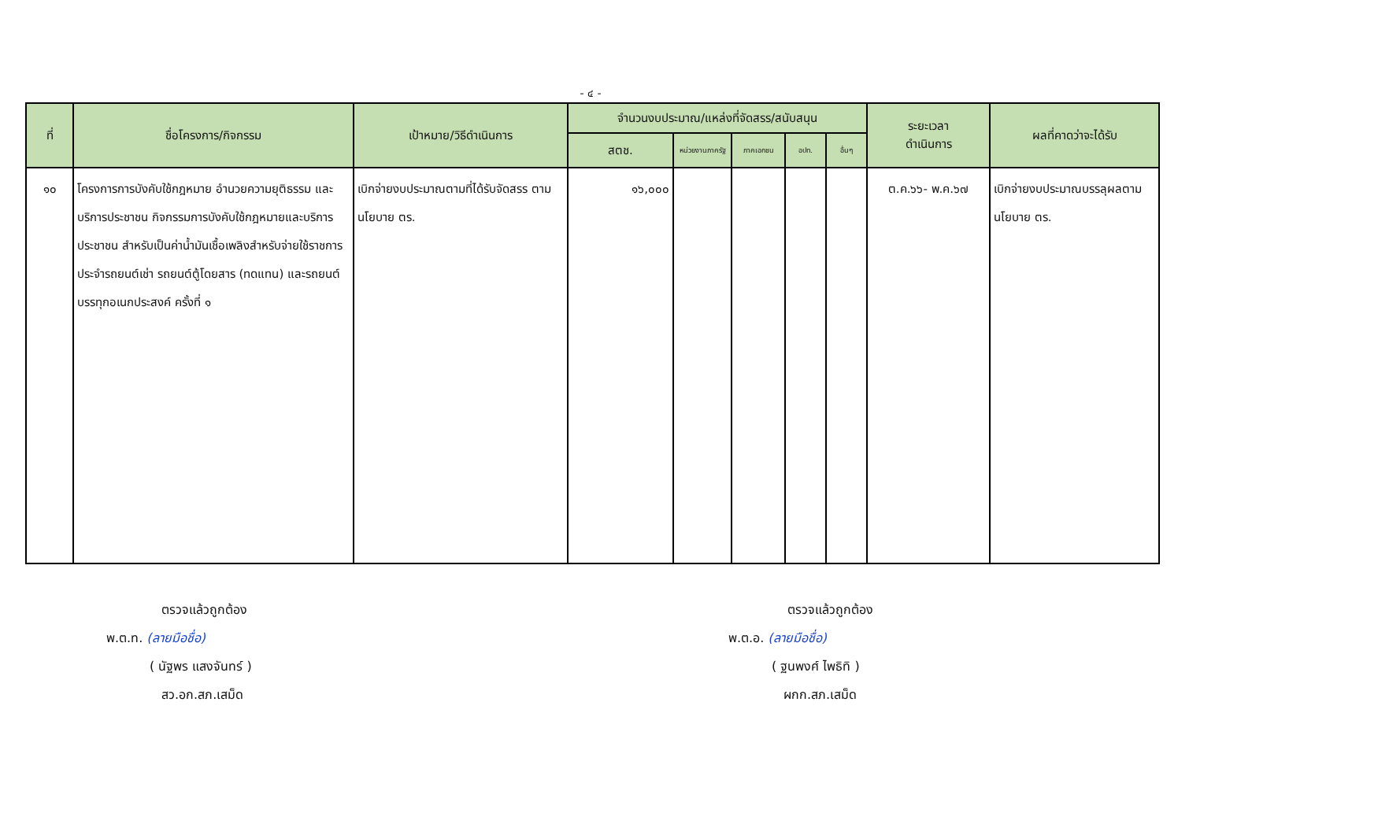- ๔ -
| ที่ | ชื่อโครงการ/กิจกรรม | เป้าหมาย/วิธีดำเนินการ | จำนวนงบประมาณ/แหล่งที่จัดสรร/สนับสนุน | | | | | ระยะเวลา ดำเนินการ | ผลที่คาดว่าจะได้รับ |
| --- | --- | --- | --- | --- | --- | --- | --- | --- | --- |
| | | | สตช. | หน่วยงานภาครัฐ | ภาคเอกชน | อปท. | อื่นๆ | | |
| ๑๐ | โครงการการบังคับใช้กฎหมาย อำนวยความยุติธรรม และบริการประชาชน กิจกรรมการบังคับใช้กฎหมายและบริการประชาชน สำหรับเป็นค่าน้ำมันเชื้อเพลิงสำหรับจ่ายใช้ราชการประจำรถยนต์เช่า รถยนต์ตู้โดยสาร (ทดแทน) และรถยนต์บรรทุกอเนกประสงค์ ครั้งที่ ๑ | เบิกจ่ายงบประมาณตามที่ได้รับจัดสรร ตามนโยบาย ตร. | ๑๖,๐๐๐ | | | | | ต.ค.๖๖- พ.ค.๖๗ | เบิกจ่ายงบประมาณบรรลุผลตามนโยบาย ตร. |
ตรวจแล้วถูกต้อง
พ.ต.ท. (ลายมือชื่อ)
( นัฐพร แสงจันทร์ )
สว.อก.สภ.เสม็ด
ตรวจแล้วถูกต้อง
พ.ต.อ. (ลายมือชื่อ)
( ฐนพงศ์ ไพธิทิ )
ผกก.สภ.เสม็ด